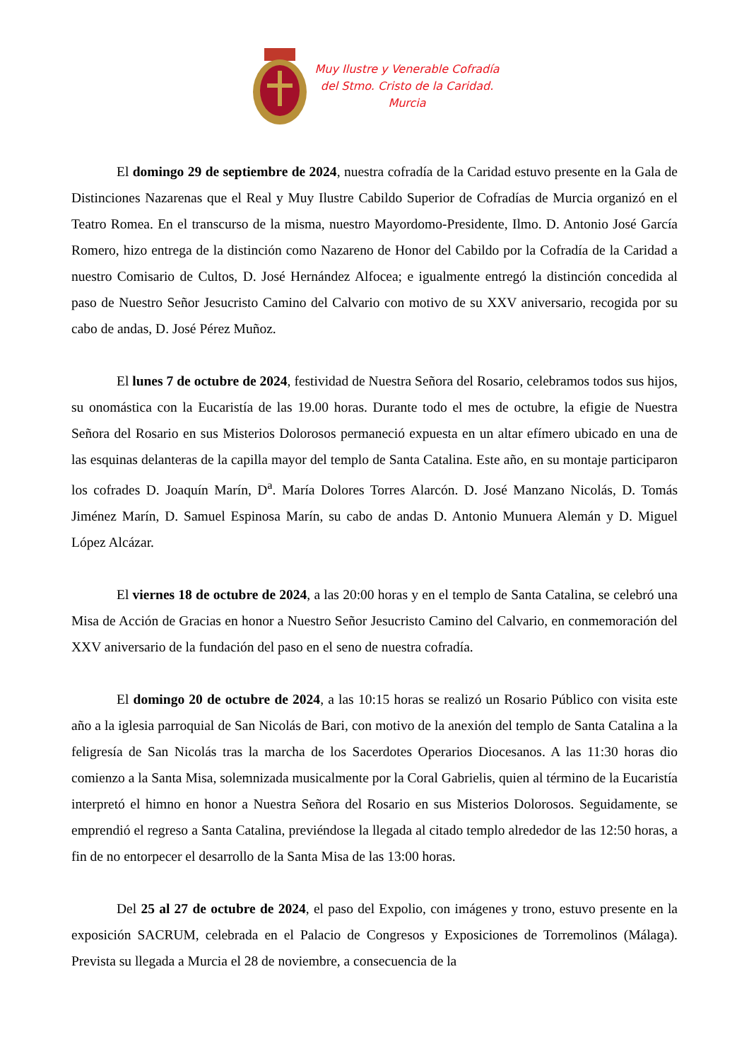Muy Ilustre y Venerable Cofradía
del Stmo. Cristo de la Caridad.
Murcia
El domingo 29 de septiembre de 2024, nuestra cofradía de la Caridad estuvo presente en la Gala de Distinciones Nazarenas que el Real y Muy Ilustre Cabildo Superior de Cofradías de Murcia organizó en el Teatro Romea. En el transcurso de la misma, nuestro Mayordomo-Presidente, Ilmo. D. Antonio José García Romero, hizo entrega de la distinción como Nazareno de Honor del Cabildo por la Cofradía de la Caridad a nuestro Comisario de Cultos, D. José Hernández Alfocea; e igualmente entregó la distinción concedida al paso de Nuestro Señor Jesucristo Camino del Calvario con motivo de su XXV aniversario, recogida por su cabo de andas, D. José Pérez Muñoz.
El lunes 7 de octubre de 2024, festividad de Nuestra Señora del Rosario, celebramos todos sus hijos, su onomástica con la Eucaristía de las 19.00 horas. Durante todo el mes de octubre, la efigie de Nuestra Señora del Rosario en sus Misterios Dolorosos permaneció expuesta en un altar efímero ubicado en una de las esquinas delanteras de la capilla mayor del templo de Santa Catalina. Este año, en su montaje participaron los cofrades D. Joaquín Marín, D<sup>a</sup>. María Dolores Torres Alarcón. D. José Manzano Nicolás, D. Tomás Jiménez Marín, D. Samuel Espinosa Marín, su cabo de andas D. Antonio Munuera Alemán y D. Miguel López Alcázar.
El viernes 18 de octubre de 2024, a las 20:00 horas y en el templo de Santa Catalina, se celebró una Misa de Acción de Gracias en honor a Nuestro Señor Jesucristo Camino del Calvario, en conmemoración del XXV aniversario de la fundación del paso en el seno de nuestra cofradía.
El domingo 20 de octubre de 2024, a las 10:15 horas se realizó un Rosario Público con visita este año a la iglesia parroquial de San Nicolás de Bari, con motivo de la anexión del templo de Santa Catalina a la feligresía de San Nicolás tras la marcha de los Sacerdotes Operarios Diocesanos. A las 11:30 horas dio comienzo a la Santa Misa, solemnizada musicalmente por la Coral Gabrielis, quien al término de la Eucaristía interpretó el himno en honor a Nuestra Señora del Rosario en sus Misterios Dolorosos. Seguidamente, se emprendió el regreso a Santa Catalina, previéndose la llegada al citado templo alrededor de las 12:50 horas, a fin de no entorpecer el desarrollo de la Santa Misa de las 13:00 horas.
Del 25 al 27 de octubre de 2024, el paso del Expolio, con imágenes y trono, estuvo presente en la exposición SACRUM, celebrada en el Palacio de Congresos y Exposiciones de Torremolinos (Málaga). Prevista su llegada a Murcia el 28 de noviembre, a consecuencia de la